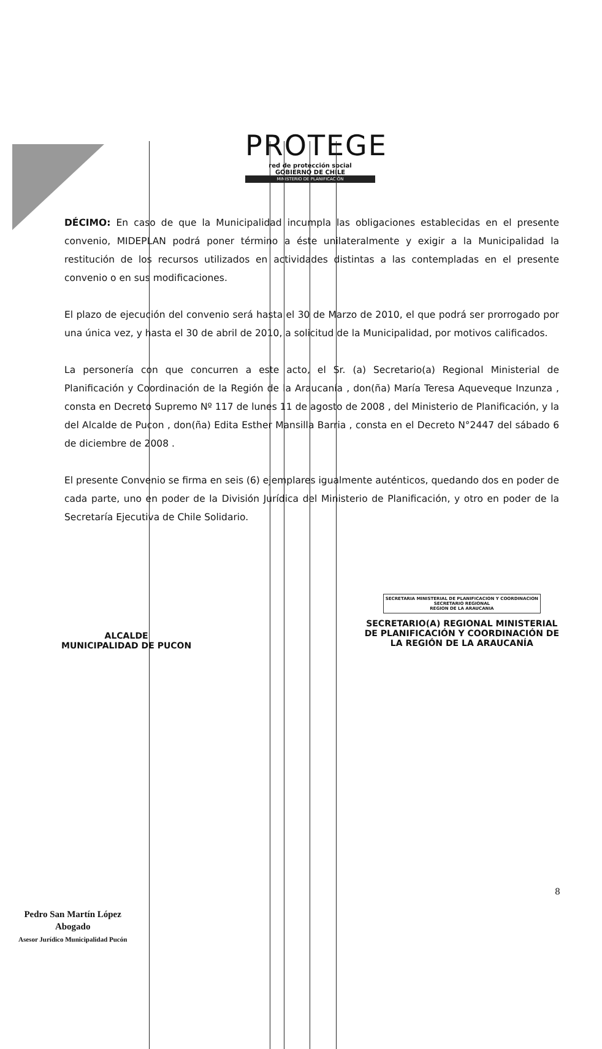PROTEGE
red de protección social
GOBIERNO DE CHILE
MINISTERIO DE PLANIFICACIÓN
DÉCIMO: En caso de que la Municipalidad incumpla las obligaciones establecidas en el presente convenio, MIDEPLAN podrá poner término a éste unilateralmente y exigir a la Municipalidad la restitución de los recursos utilizados en actividades distintas a las contempladas en el presente convenio o en sus modificaciones.
El plazo de ejecución del convenio será hasta el 30 de Marzo de 2010, el que podrá ser prorrogado por una única vez, y hasta el 30 de abril de 2010, a solicitud de la Municipalidad, por motivos calificados.
La personería con que concurren a este acto, el Sr. (a) Secretario(a) Regional Ministerial de Planificación y Coordinación de la Región de la Araucanía , don(ña) María Teresa Aqueveque Inzunza , consta en Decreto Supremo Nº 117 de lunes 11 de agosto de 2008 , del Ministerio de Planificación, y la del Alcalde de Pucon , don(ña) Edita Esther Mansilla Barria , consta en el Decreto N°2447 del sábado 6 de diciembre de 2008 .
El presente Convenio se firma en seis (6) ejemplares igualmente auténticos, quedando dos en poder de cada parte, uno en poder de la División Jurídica del Ministerio de Planificación, y otro en poder de la Secretaría Ejecutiva de Chile Solidario.
ALCALDE
MUNICIPALIDAD DE PUCON
SECRETARIA MINISTERIAL DE PLANIFICACION Y COORDINACION
SECRETARIO REGIONAL
REGION DE LA ARAUCANIA
SECRETARIO(A) REGIONAL MINISTERIAL
DE PLANIFICACIÓN Y COORDINACIÓN DE
LA REGIÓN DE LA ARAUCANÍA
8
Pedro San Martín López
Abogado
Asesor Jurídico Municipalidad Pucón